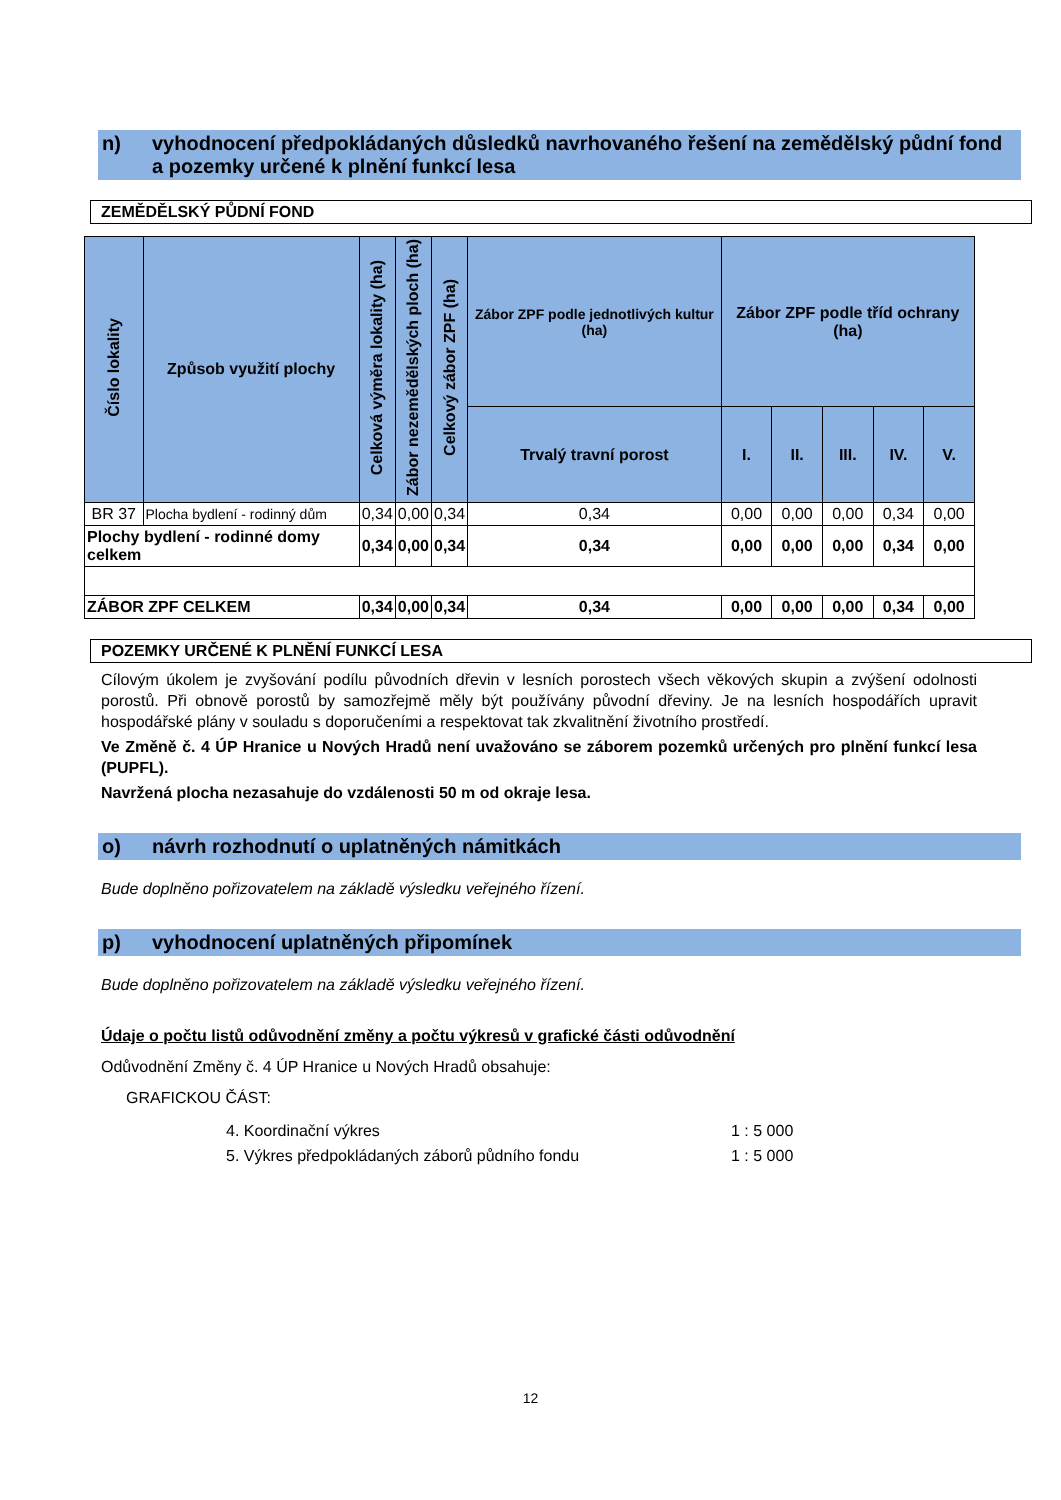n) vyhodnocení předpokládaných důsledků navrhovaného řešení na zemědělský půdní fond a pozemky určené k plnění funkcí lesa
ZEMĚDĚLSKÝ PŮDNÍ FOND
| Číslo lokality | Způsob využití plochy | Celková výměra lokality (ha) | Zábor nezemědělských ploch (ha) | Celkový zábor ZPF (ha) | Zábor ZPF podle jednotlivých kultur (ha) | Zábor ZPF podle tříd ochrany (ha) | | | | |
| --- | --- | --- | --- | --- | --- | --- | --- | --- | --- | --- |
| | | | | | Trvalý travní porost | I. | II. | III. | IV. | V. |
| BR 37 | Plocha bydlení - rodinný dům | 0,34 | 0,00 | 0,34 | 0,34 | 0,00 | 0,00 | 0,00 | 0,34 | 0,00 |
| Plochy bydlení - rodinné domy celkem | | 0,34 | 0,00 | 0,34 | 0,34 | 0,00 | 0,00 | 0,00 | 0,34 | 0,00 |
| ZÁBOR ZPF CELKEM | | 0,34 | 0,00 | 0,34 | 0,34 | 0,00 | 0,00 | 0,00 | 0,34 | 0,00 |
POZEMKY URČENÉ K PLNĚNÍ FUNKCÍ LESA
Cílovým úkolem je zvyšování podílu původních dřevin v lesních porostech všech věkových skupin a zvýšení odolnosti porostů. Při obnově porostů by samozřejmě měly být používány původní dřeviny. Je na lesních hospodářích upravit hospodářské plány v souladu s doporučeními a respektovat tak zkvalitnění životního prostředí.
Ve Změně č. 4 ÚP Hranice u Nových Hradů není uvažováno se záborem pozemků určených pro plnění funkcí lesa (PUPFL).
Navržená plocha nezasahuje do vzdálenosti 50 m od okraje lesa.
o) návrh rozhodnutí o uplatněných námitkách
Bude doplněno pořizovatelem na základě výsledku veřejného řízení.
p) vyhodnocení uplatněných připomínek
Bude doplněno pořizovatelem na základě výsledku veřejného řízení.
Údaje o počtu listů odůvodnění změny a počtu výkresů v grafické části odůvodnění
Odůvodnění Změny č. 4 ÚP Hranice u Nových Hradů obsahuje:
GRAFICKOU ČÁST:
4. Koordinační výkres 1 : 5 000
5. Výkres předpokládaných záborů půdního fondu 1 : 5 000
12